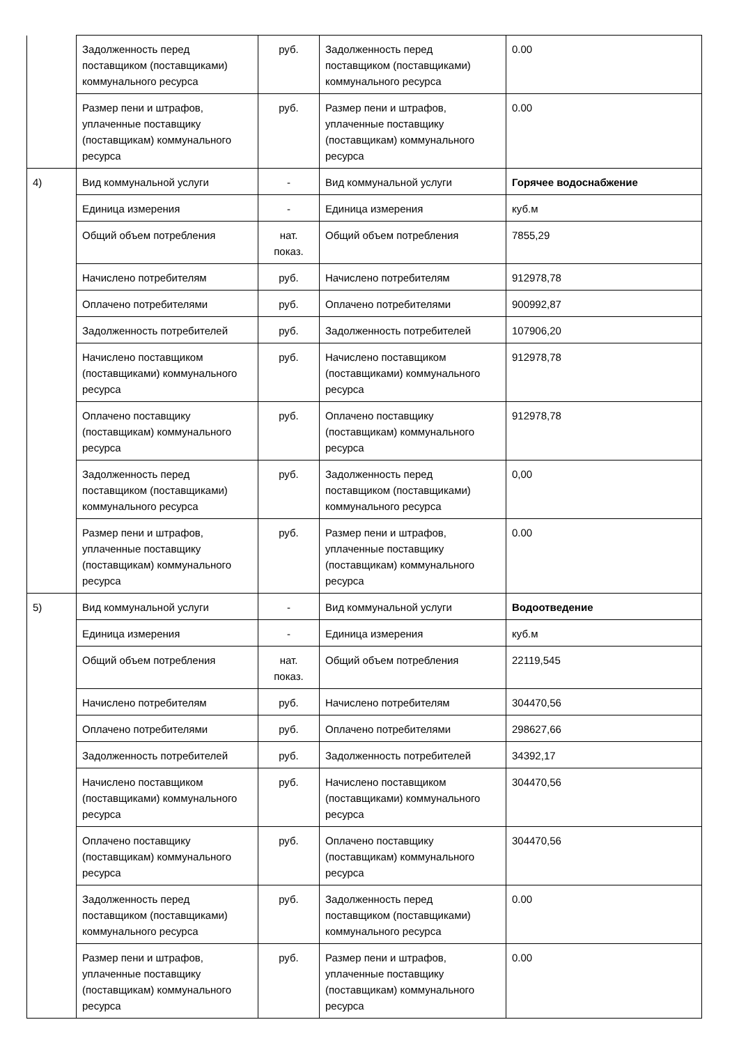| | Задолженность перед поставщиком (поставщиками) коммунального ресурса | руб. | Задолженность перед поставщиком (поставщиками) коммунального ресурса | 0.00 |
| | Размер пени и штрафов, уплаченные поставщику (поставщикам) коммунального ресурса | руб. | Размер пени и штрафов, уплаченные поставщику (поставщикам) коммунального ресурса | 0.00 |
| 4) | Вид коммунальной услуги | - | Вид коммунальной услуги | Горячее водоснабжение |
| | Единица измерения | - | Единица измерения | куб.м |
| | Общий объем потребления | нат. показ. | Общий объем потребления | 7855,29 |
| | Начислено потребителям | руб. | Начислено потребителям | 912978,78 |
| | Оплачено потребителями | руб. | Оплачено потребителями | 900992,87 |
| | Задолженность потребителей | руб. | Задолженность потребителей | 107906,20 |
| | Начислено поставщиком (поставщиками) коммунального ресурса | руб. | Начислено поставщиком (поставщиками) коммунального ресурса | 912978,78 |
| | Оплачено поставщику (поставщикам) коммунального ресурса | руб. | Оплачено поставщику (поставщикам) коммунального ресурса | 912978,78 |
| | Задолженность перед поставщиком (поставщиками) коммунального ресурса | руб. | Задолженность перед поставщиком (поставщиками) коммунального ресурса | 0,00 |
| | Размер пени и штрафов, уплаченные поставщику (поставщикам) коммунального ресурса | руб. | Размер пени и штрафов, уплаченные поставщику (поставщикам) коммунального ресурса | 0.00 |
| 5) | Вид коммунальной услуги | - | Вид коммунальной услуги | Водоотведение |
| | Единица измерения | - | Единица измерения | куб.м |
| | Общий объем потребления | нат. показ. | Общий объем потребления | 22119,545 |
| | Начислено потребителям | руб. | Начислено потребителям | 304470,56 |
| | Оплачено потребителями | руб. | Оплачено потребителями | 298627,66 |
| | Задолженность потребителей | руб. | Задолженность потребителей | 34392,17 |
| | Начислено поставщиком (поставщиками) коммунального ресурса | руб. | Начислено поставщиком (поставщиками) коммунального ресурса | 304470,56 |
| | Оплачено поставщику (поставщикам) коммунального ресурса | руб. | Оплачено поставщику (поставщикам) коммунального ресурса | 304470,56 |
| | Задолженность перед поставщиком (поставщиками) коммунального ресурса | руб. | Задолженность перед поставщиком (поставщиками) коммунального ресурса | 0.00 |
| | Размер пени и штрафов, уплаченные поставщику (поставщикам) коммунального ресурса | руб. | Размер пени и штрафов, уплаченные поставщику (поставщикам) коммунального ресурса | 0.00 |